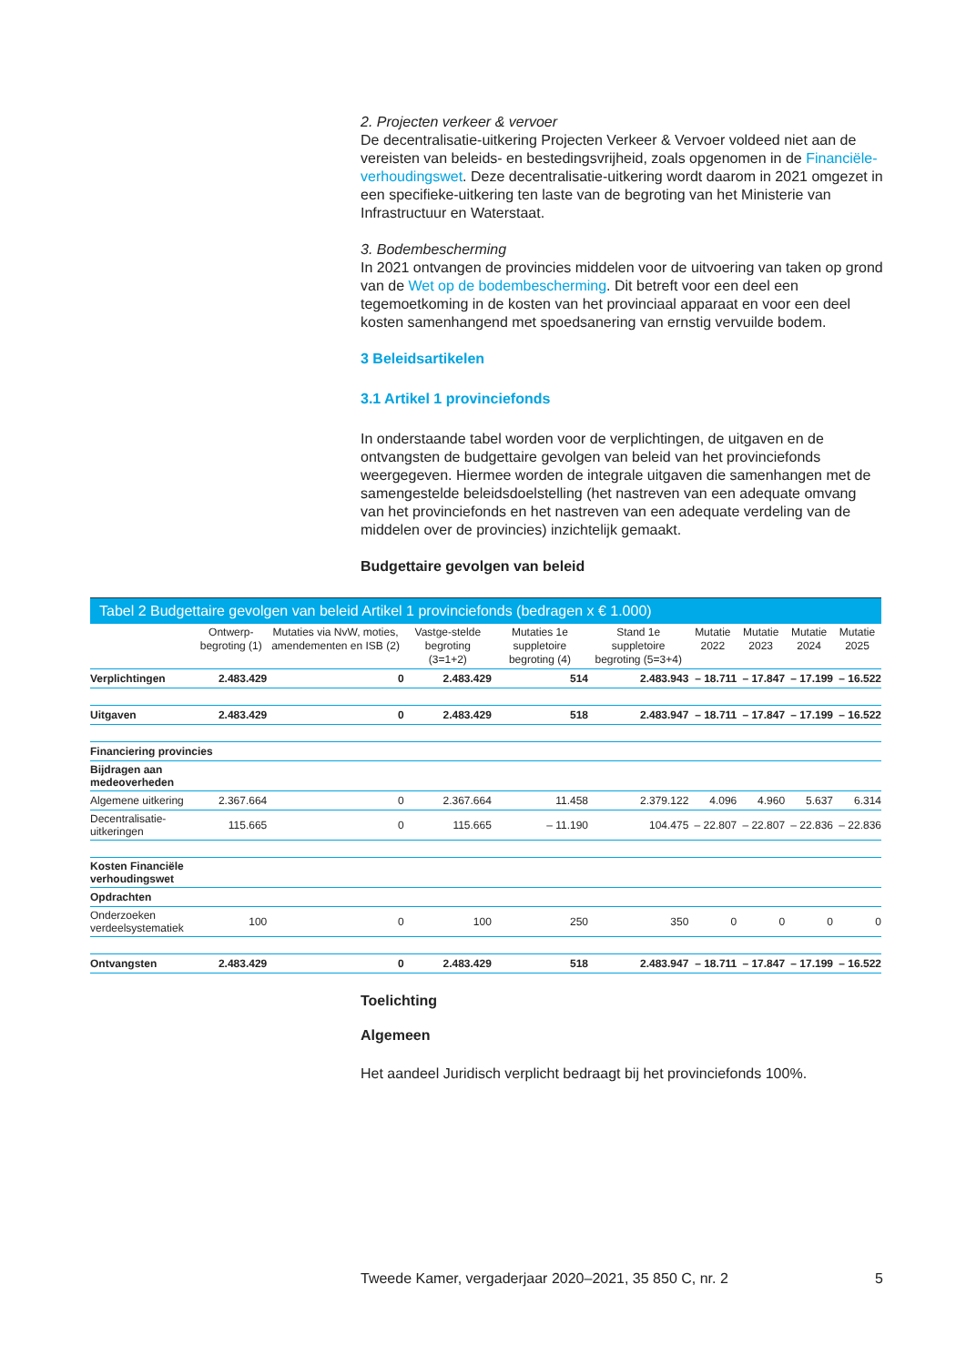2. Projecten verkeer & vervoer
De decentralisatie-uitkering Projecten Verkeer & Vervoer voldeed niet aan de vereisten van beleids- en bestedingsvrijheid, zoals opgenomen in de Financiële-verhoudingswet. Deze decentralisatie-uitkering wordt daarom in 2021 omgezet in een specifieke-uitkering ten laste van de begroting van het Ministerie van Infrastructuur en Waterstaat.
3. Bodembescherming
In 2021 ontvangen de provincies middelen voor de uitvoering van taken op grond van de Wet op de bodembescherming. Dit betreft voor een deel een tegemoetkoming in de kosten van het provinciaal apparaat en voor een deel kosten samenhangend met spoedsanering van ernstig vervuilde bodem.
3 Beleidsartikelen
3.1 Artikel 1 provinciefonds
In onderstaande tabel worden voor de verplichtingen, de uitgaven en de ontvangsten de budgettaire gevolgen van beleid van het provinciefonds weergegeven. Hiermee worden de integrale uitgaven die samenhangen met de samengestelde beleidsdoelstelling (het nastreven van een adequate omvang van het provinciefonds en het nastreven van een adequate verdeling van de middelen over de provincies) inzichtelijk gemaakt.
Budgettaire gevolgen van beleid
Tabel 2 Budgettaire gevolgen van beleid Artikel 1 provinciefonds (bedragen x € 1.000)
| | Ontwerp-begroting (1) | Mutaties via NvW, moties, amendementen en ISB (2) | Vastge-stelde begroting (3=1+2) | Mutaties 1e suppletoire begroting (4) | Stand 1e suppletoire begroting (5=3+4) | Mutatie 2022 | Mutatie 2023 | Mutatie 2024 | Mutatie 2025 |
| --- | --- | --- | --- | --- | --- | --- | --- | --- | --- |
| Verplichtingen | 2.483.429 | 0 | 2.483.429 | 514 | 2.483.943 | – 18.711 | – 17.847 | – 17.199 | – 16.522 |
| Uitgaven | 2.483.429 | 0 | 2.483.429 | 518 | 2.483.947 | – 18.711 | – 17.847 | – 17.199 | – 16.522 |
| Financiering provincies | | | | | | | | | |
| Bijdragen aan medeoverheden | | | | | | | | | |
| Algemene uitkering | 2.367.664 | 0 | 2.367.664 | 11.458 | 2.379.122 | 4.096 | 4.960 | 5.637 | 6.314 |
| Decentralisatie-uitkeringen | 115.665 | 0 | 115.665 | – 11.190 | 104.475 | – 22.807 | – 22.807 | – 22.836 | – 22.836 |
| Kosten Financiële verhoudingswet | | | | | | | | | |
| Opdrachten | | | | | | | | | |
| Onderzoeken verdeelsystematiek | 100 | 0 | 100 | 250 | 350 | 0 | 0 | 0 | 0 |
| Ontvangsten | 2.483.429 | 0 | 2.483.429 | 518 | 2.483.947 | – 18.711 | – 17.847 | – 17.199 | – 16.522 |
Toelichting
Algemeen
Het aandeel Juridisch verplicht bedraagt bij het provinciefonds 100%.
Tweede Kamer, vergaderjaar 2020–2021, 35 850 C, nr. 2 5